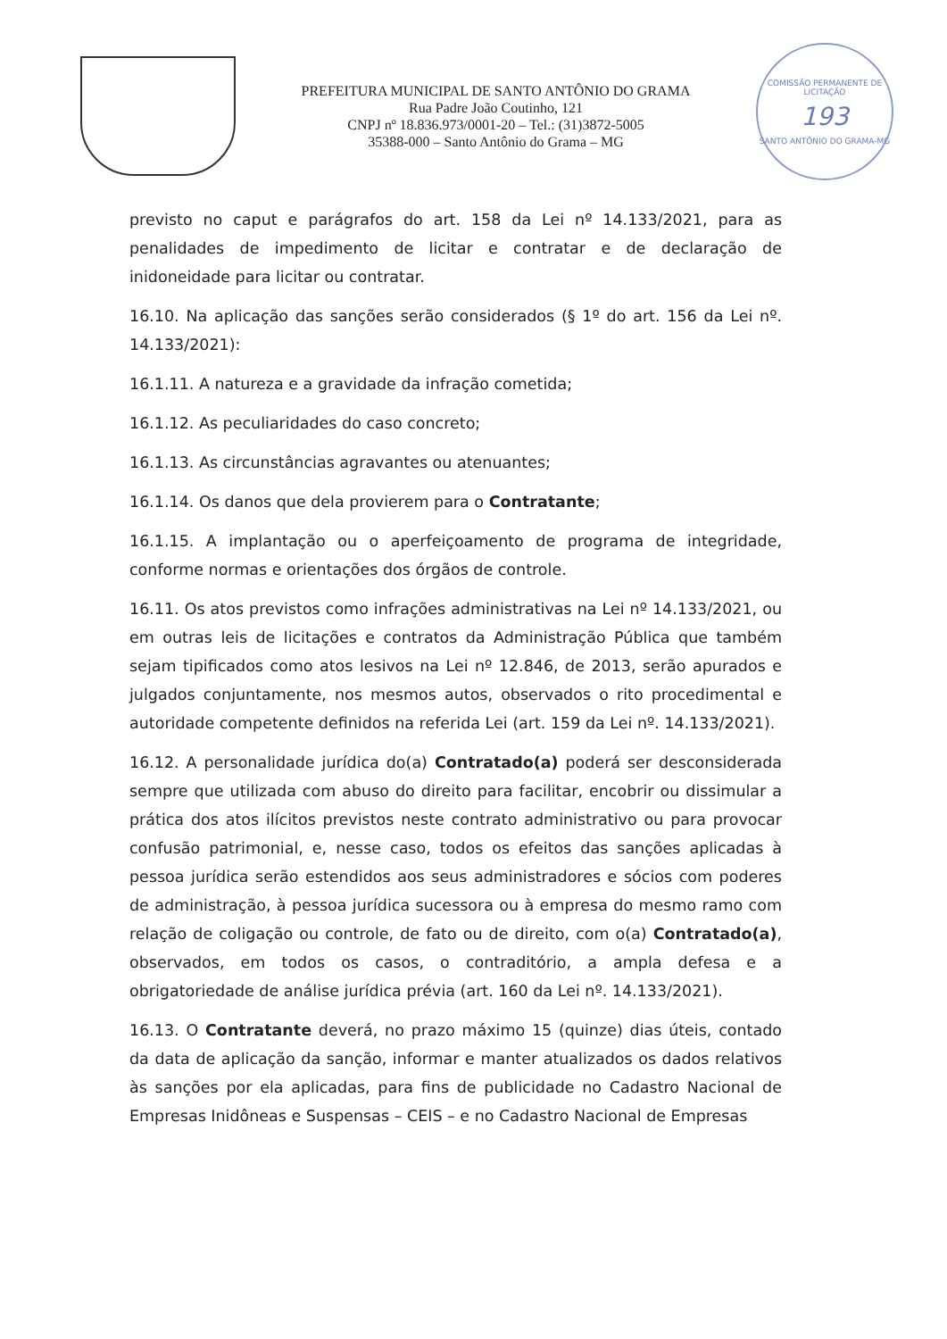PREFEITURA MUNICIPAL DE SANTO ANTÔNIO DO GRAMA
Rua Padre João Coutinho, 121
CNPJ nº 18.836.973/0001-20 – Tel.: (31)3872-5005
35388-000 – Santo Antônio do Grama – MG
COMISSÃO PERMANENTE DE LICITAÇÃO
193
SANTO ANTÔNIO DO GRAMA-MG
previsto no caput e parágrafos do art. 158 da Lei nº 14.133/2021, para as penalidades de impedimento de licitar e contratar e de declaração de inidoneidade para licitar ou contratar.
16.10. Na aplicação das sanções serão considerados (§ 1º do art. 156 da Lei nº. 14.133/2021):
16.1.11. A natureza e a gravidade da infração cometida;
16.1.12. As peculiaridades do caso concreto;
16.1.13. As circunstâncias agravantes ou atenuantes;
16.1.14. Os danos que dela provierem para o Contratante;
16.1.15. A implantação ou o aperfeiçoamento de programa de integridade, conforme normas e orientações dos órgãos de controle.
16.11. Os atos previstos como infrações administrativas na Lei nº 14.133/2021, ou em outras leis de licitações e contratos da Administração Pública que também sejam tipificados como atos lesivos na Lei nº 12.846, de 2013, serão apurados e julgados conjuntamente, nos mesmos autos, observados o rito procedimental e autoridade competente definidos na referida Lei (art. 159 da Lei nº. 14.133/2021).
16.12. A personalidade jurídica do(a) Contratado(a) poderá ser desconsiderada sempre que utilizada com abuso do direito para facilitar, encobrir ou dissimular a prática dos atos ilícitos previstos neste contrato administrativo ou para provocar confusão patrimonial, e, nesse caso, todos os efeitos das sanções aplicadas à pessoa jurídica serão estendidos aos seus administradores e sócios com poderes de administração, à pessoa jurídica sucessora ou à empresa do mesmo ramo com relação de coligação ou controle, de fato ou de direito, com o(a) Contratado(a), observados, em todos os casos, o contraditório, a ampla defesa e a obrigatoriedade de análise jurídica prévia (art. 160 da Lei nº. 14.133/2021).
16.13. O Contratante deverá, no prazo máximo 15 (quinze) dias úteis, contado da data de aplicação da sanção, informar e manter atualizados os dados relativos às sanções por ela aplicadas, para fins de publicidade no Cadastro Nacional de Empresas Inidôneas e Suspensas – CEIS – e no Cadastro Nacional de Empresas